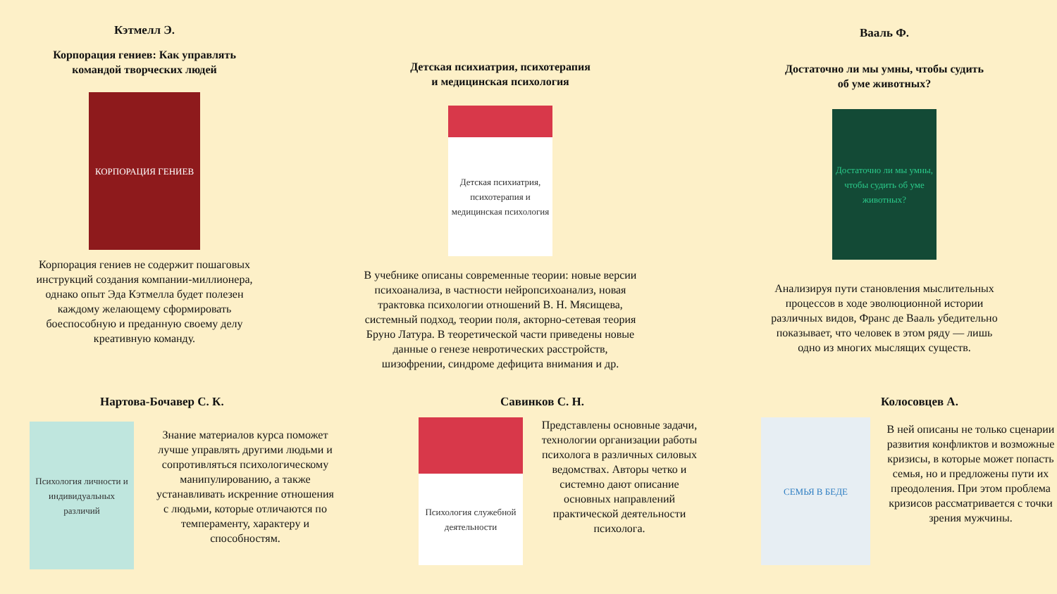Кэтмелл Э.
Корпорация гениев: Как управлять
командой творческих людей
КОРПОРАЦИЯ ГЕНИЕВ
Корпорация гениев не содержит пошаговых
инструкций создания компании-миллионера,
однако опыт Эда Кэтмелла будет полезен
каждому желающему сформировать
боеспособную и преданную своему делу
креативную команду.
Детская психиатрия, психотерапия
и медицинская психология
Детская психиатрия, психотерапия и медицинская психология
В учебнике описаны современные теории: новые версии
психоанализа, в частности нейропсихоанализ, новая
трактовка психологии отношений В. Н. Мясищева,
системный подход, теории поля, акторно-сетевая теория
Бруно Латура. В теоретической части приведены новые
данные о генезе невротических расстройств,
шизофрении, синдроме дефицита внимания и др.
Вааль Ф.
Достаточно ли мы умны, чтобы судить
об уме животных?
Достаточно ли мы умны, чтобы судить об уме животных?
Анализируя пути становления мыслительных
процессов в ходе эволюционной истории
различных видов, Франс де Вааль убедительно
показывает, что человек в этом ряду — лишь
одно из многих мыслящих существ.
Нартова-Бочавер С. К.
Психология личности и индивидуальных различий
Знание материалов курса поможет лучше управлять другими людьми и сопротивляться психологическому манипулированию, а также устанавливать искренние отношения с людьми, которые отличаются по темпераменту, характеру и способностям.
Савинков С. Н.
Психология служебной деятельности
Представлены основные задачи, технологии организации работы психолога в различных силовых ведомствах. Авторы четко и системно дают описание основных направлений практической деятельности психолога.
Колосовцев А.
СЕМЬЯ В БЕДЕ
В ней описаны не только сценарии развития конфликтов и возможные кризисы, в которые может попасть семья, но и предложены пути их преодоления. При этом проблема кризисов рассматривается с точки зрения мужчины.